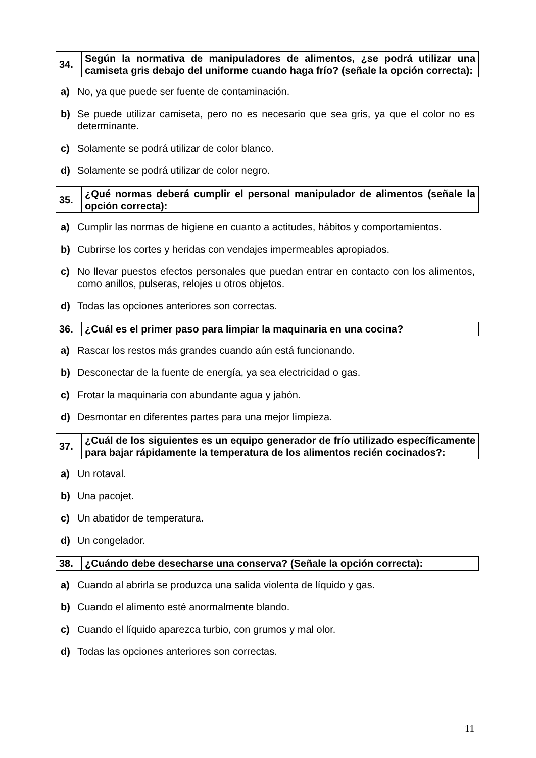| 34. | Según la normativa de manipuladores de alimentos, ¿se podrá utilizar una camiseta gris debajo del uniforme cuando haga frío? (señale la opción correcta): |
a) No, ya que puede ser fuente de contaminación.
b) Se puede utilizar camiseta, pero no es necesario que sea gris, ya que el color no es determinante.
c) Solamente se podrá utilizar de color blanco.
d) Solamente se podrá utilizar de color negro.
| 35. | ¿Qué normas deberá cumplir el personal manipulador de alimentos (señale la opción correcta): |
a) Cumplir las normas de higiene en cuanto a actitudes, hábitos y comportamientos.
b) Cubrirse los cortes y heridas con vendajes impermeables apropiados.
c) No llevar puestos efectos personales que puedan entrar en contacto con los alimentos, como anillos, pulseras, relojes u otros objetos.
d) Todas las opciones anteriores son correctas.
| 36. | ¿Cuál es el primer paso para limpiar la maquinaria en una cocina? |
a) Rascar los restos más grandes cuando aún está funcionando.
b) Desconectar de la fuente de energía, ya sea electricidad o gas.
c) Frotar la maquinaria con abundante agua y jabón.
d) Desmontar en diferentes partes para una mejor limpieza.
| 37. | ¿Cuál de los siguientes es un equipo generador de frío utilizado específicamente para bajar rápidamente la temperatura de los alimentos recién cocinados?: |
a) Un rotaval.
b) Una pacojet.
c) Un abatidor de temperatura.
d) Un congelador.
| 38. | ¿Cuándo debe desecharse una conserva? (Señale la opción correcta): |
a) Cuando al abrirla se produzca una salida violenta de líquido y gas.
b) Cuando el alimento esté anormalmente blando.
c) Cuando el líquido aparezca turbio, con grumos y mal olor.
d) Todas las opciones anteriores son correctas.
11